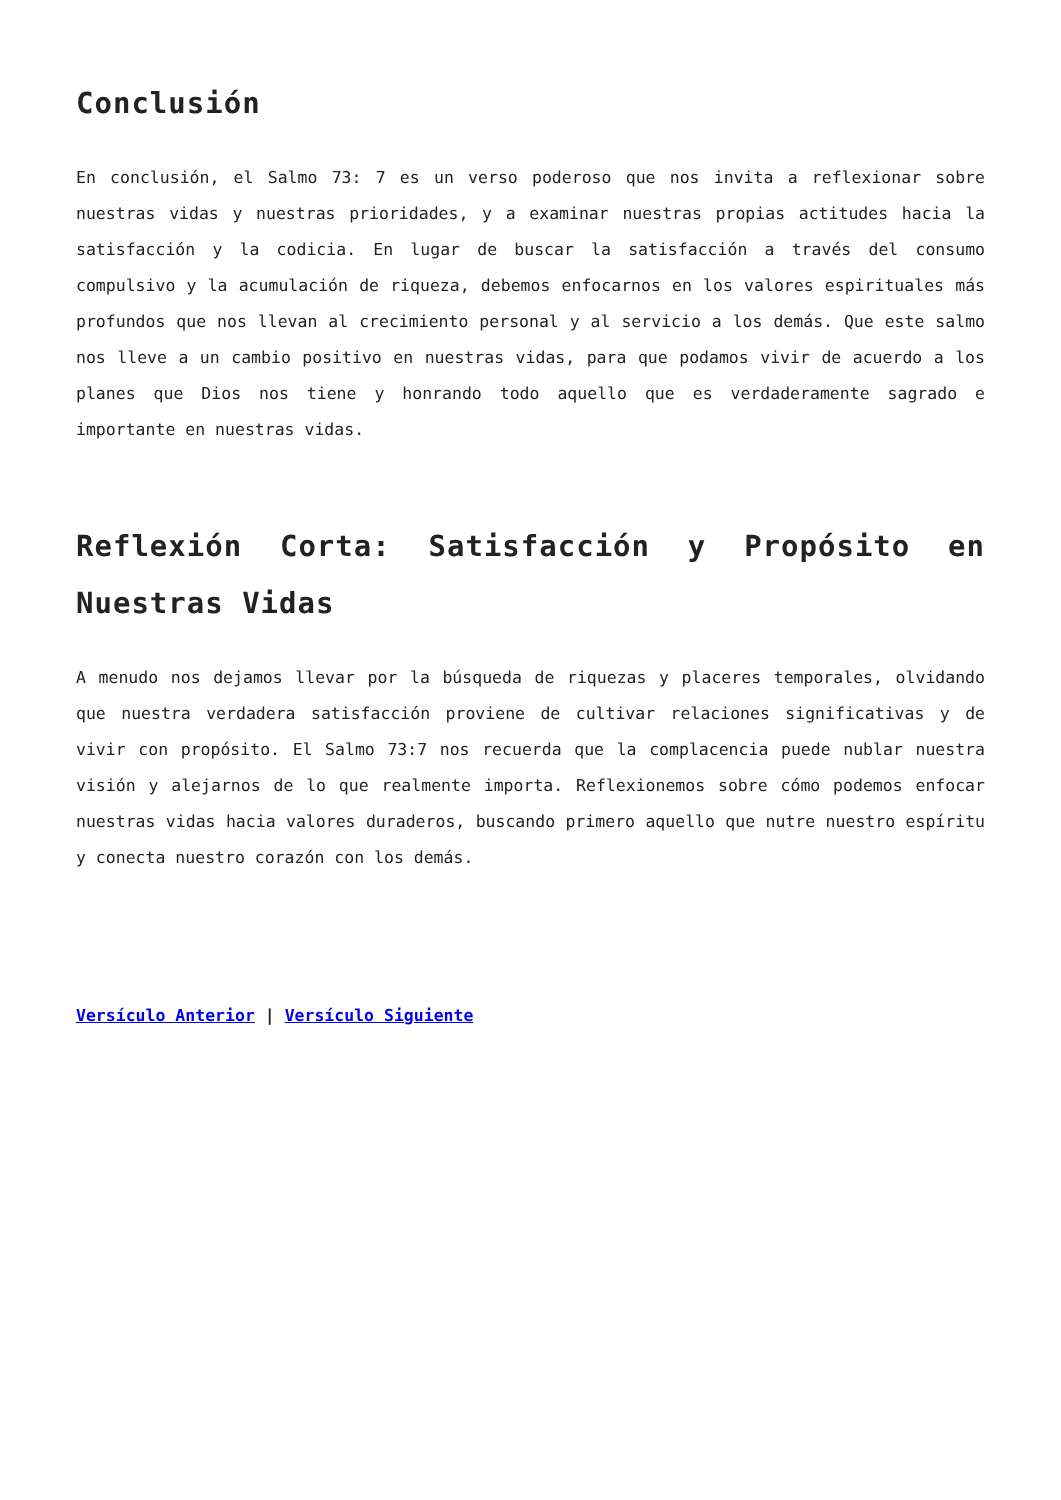Conclusión
En conclusión, el Salmo 73: 7 es un verso poderoso que nos invita a reflexionar sobre nuestras vidas y nuestras prioridades, y a examinar nuestras propias actitudes hacia la satisfacción y la codicia. En lugar de buscar la satisfacción a través del consumo compulsivo y la acumulación de riqueza, debemos enfocarnos en los valores espirituales más profundos que nos llevan al crecimiento personal y al servicio a los demás. Que este salmo nos lleve a un cambio positivo en nuestras vidas, para que podamos vivir de acuerdo a los planes que Dios nos tiene y honrando todo aquello que es verdaderamente sagrado e importante en nuestras vidas.
Reflexión Corta: Satisfacción y Propósito en Nuestras Vidas
A menudo nos dejamos llevar por la búsqueda de riquezas y placeres temporales, olvidando que nuestra verdadera satisfacción proviene de cultivar relaciones significativas y de vivir con propósito. El Salmo 73:7 nos recuerda que la complacencia puede nublar nuestra visión y alejarnos de lo que realmente importa. Reflexionemos sobre cómo podemos enfocar nuestras vidas hacia valores duraderos, buscando primero aquello que nutre nuestro espíritu y conecta nuestro corazón con los demás.
Versículo Anterior | Versículo Siguiente